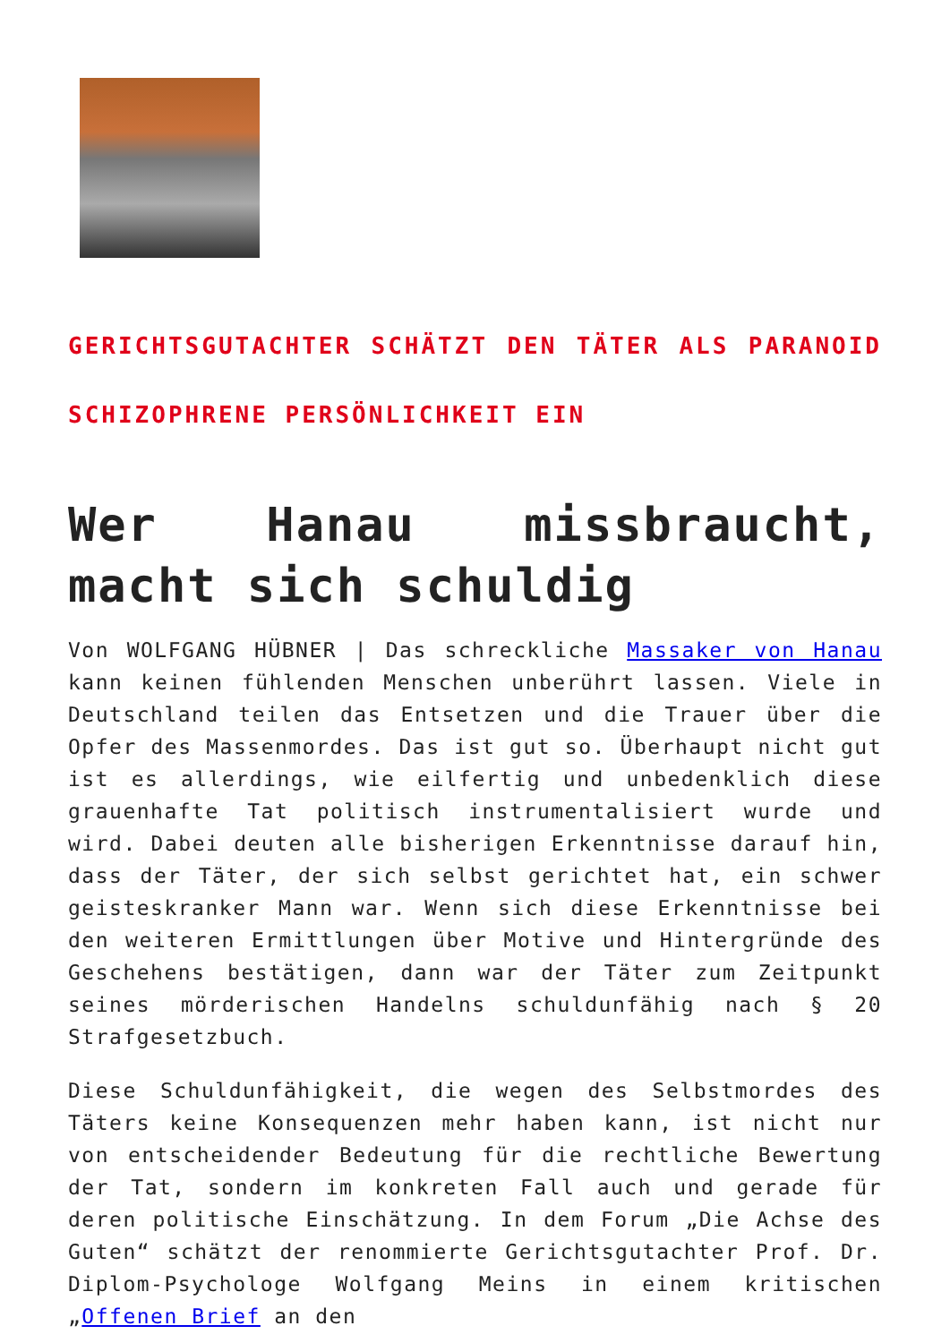GERICHTSGUTACHTER SCHÄTZT DEN TÄTER ALS PARANOID SCHIZOPHRENE PERSÖNLICHKEIT EIN
Wer Hanau missbraucht, macht sich schuldig
Von WOLFGANG HÜBNER | Das schreckliche Massaker von Hanau kann keinen fühlenden Menschen unberührt lassen. Viele in Deutschland teilen das Entsetzen und die Trauer über die Opfer des Massenmordes. Das ist gut so. Überhaupt nicht gut ist es allerdings, wie eilfertig und unbedenklich diese grauenhafte Tat politisch instrumentalisiert wurde und wird. Dabei deuten alle bisherigen Erkenntnisse darauf hin, dass der Täter, der sich selbst gerichtet hat, ein schwer geisteskranker Mann war. Wenn sich diese Erkenntnisse bei den weiteren Ermittlungen über Motive und Hintergründe des Geschehens bestätigen, dann war der Täter zum Zeitpunkt seines mörderischen Handelns schuldunfähig nach § 20 Strafgesetzbuch.
Diese Schuldunfähigkeit, die wegen des Selbstmordes des Täters keine Konsequenzen mehr haben kann, ist nicht nur von entscheidender Bedeutung für die rechtliche Bewertung der Tat, sondern im konkreten Fall auch und gerade für deren politische Einschätzung. In dem Forum „Die Achse des Guten“ schätzt der renommierte Gerichtsgutachter Prof. Dr. Diplom-Psychologe Wolfgang Meins in einem kritischen „Offenen Brief an den